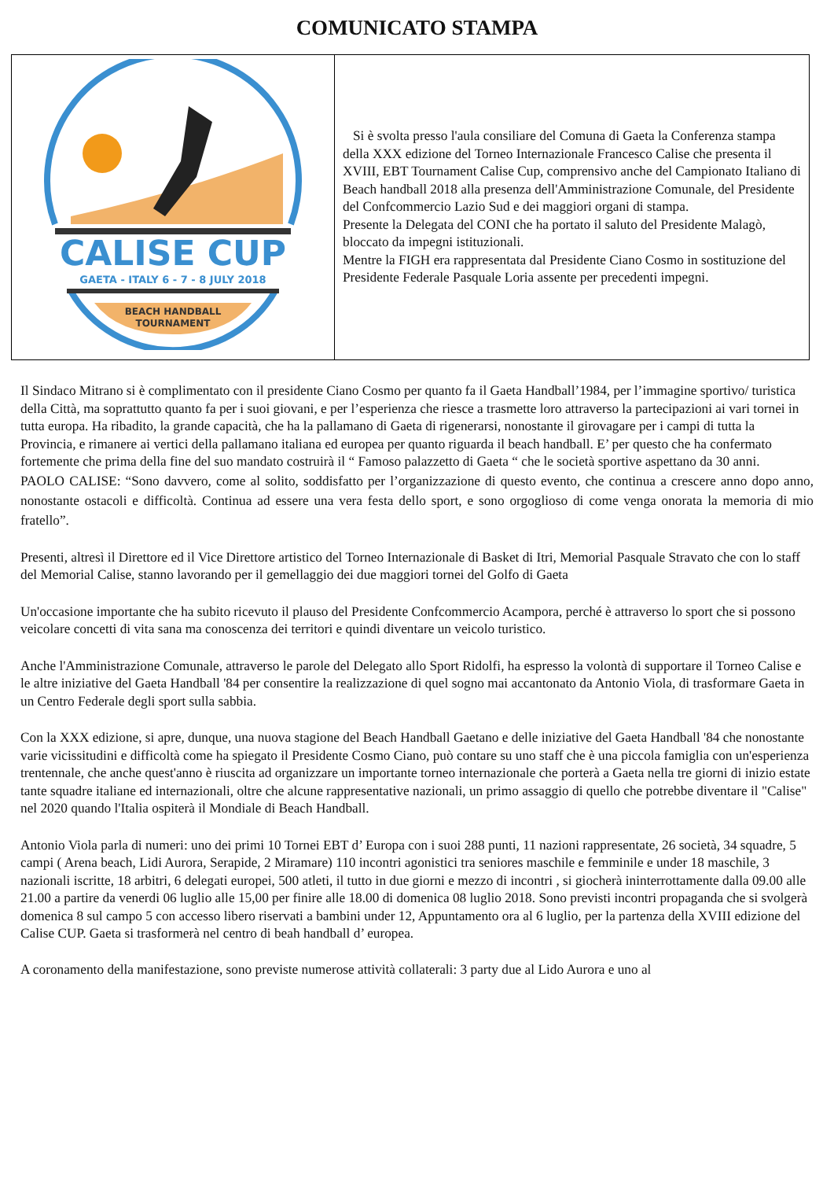COMUNICATO STAMPA
| CALISE CUP GAETA - ITALY 6 - 7 - 8 JULY 2018 BEACH HANDBALL TOURNAMENT | Si è svolta presso l'aula consiliare del Comuna di Gaeta la Conferenza stampa della XXX edizione del Torneo Internazionale Francesco Calise che presenta il XVIII, EBT Tournament Calise Cup, comprensivo anche del Campionato Italiano di Beach handball 2018 alla presenza dell'Amministrazione Comunale, del Presidente del Confcommercio Lazio Sud e dei maggiori organi di stampa. Presente la Delegata del CONI che ha portato il saluto del Presidente Malagò, bloccato da impegni istituzionali. Mentre la FIGH era rappresentata dal Presidente Ciano Cosmo in sostituzione del Presidente Federale Pasquale Loria assente per precedenti impegni. |
Il Sindaco Mitrano si è complimentato con il presidente Ciano Cosmo per quanto fa il Gaeta Handball’1984, per l’immagine sportivo/ turistica della Città, ma soprattutto quanto fa per i suoi giovani, e per l’esperienza che riesce a trasmette loro attraverso la partecipazioni ai vari tornei in tutta europa. Ha ribadito, la grande capacità, che ha la pallamano di Gaeta di rigenerarsi, nonostante il girovagare per i campi di tutta la Provincia, e rimanere ai vertici della pallamano italiana ed europea per quanto riguarda il beach handball. E’ per questo che ha confermato fortemente che prima della fine del suo mandato costruirà il “ Famoso palazzetto di Gaeta “ che le società sportive aspettano da 30 anni.
PAOLO CALISE: “Sono davvero, come al solito, soddisfatto per l’organizzazione di questo evento, che continua a crescere anno dopo anno, nonostante ostacoli e difficoltà. Continua ad essere una vera festa dello sport, e sono orgoglioso di come venga onorata la memoria di mio fratello”.
Presenti, altresì il Direttore ed il Vice Direttore artistico del Torneo Internazionale di Basket di Itri, Memorial Pasquale Stravato che con lo staff del Memorial Calise, stanno lavorando per il gemellaggio dei due maggiori tornei del Golfo di Gaeta
Un'occasione importante che ha subito ricevuto il plauso del Presidente Confcommercio Acampora, perché è attraverso lo sport che si possono veicolare concetti di vita sana ma conoscenza dei territori e quindi diventare un veicolo turistico.
Anche l'Amministrazione Comunale, attraverso le parole del Delegato allo Sport Ridolfi, ha espresso la volontà di supportare il Torneo Calise e le altre iniziative del Gaeta Handball '84 per consentire la realizzazione di quel sogno mai accantonato da Antonio Viola, di trasformare Gaeta in un Centro Federale degli sport sulla sabbia.
Con la XXX edizione, si apre, dunque, una nuova stagione del Beach Handball Gaetano e delle iniziative del Gaeta Handball '84 che nonostante varie vicissitudini e difficoltà come ha spiegato il Presidente Cosmo Ciano, può contare su uno staff che è una piccola famiglia con un'esperienza trentennale, che anche quest'anno è riuscita ad organizzare un importante torneo internazionale che porterà a Gaeta nella tre giorni di inizio estate tante squadre italiane ed internazionali, oltre che alcune rappresentative nazionali, un primo assaggio di quello che potrebbe diventare il "Calise" nel 2020 quando l'Italia ospiterà il Mondiale di Beach Handball.
Antonio Viola parla di numeri: uno dei primi 10 Tornei EBT d’ Europa con i suoi 288 punti, 11 nazioni rappresentate, 26 società, 34 squadre, 5 campi ( Arena beach, Lidi Aurora, Serapide, 2 Miramare) 110 incontri agonistici tra seniores maschile e femminile e under 18 maschile, 3 nazionali iscritte, 18 arbitri, 6 delegati europei, 500 atleti, il tutto in due giorni e mezzo di incontri , si giocherà ininterrottamente dalla 09.00 alle 21.00 a partire da venerdi 06 luglio alle 15,00 per finire alle 18.00 di domenica 08 luglio 2018. Sono previsti incontri propaganda che si svolgerà domenica 8 sul campo 5 con accesso libero riservati a bambini under 12, Appuntamento ora al 6 luglio, per la partenza della XVIII edizione del Calise CUP. Gaeta si trasformerà nel centro di beah handball d’ europea.
A coronamento della manifestazione, sono previste numerose attività collaterali: 3 party due al Lido Aurora e uno al